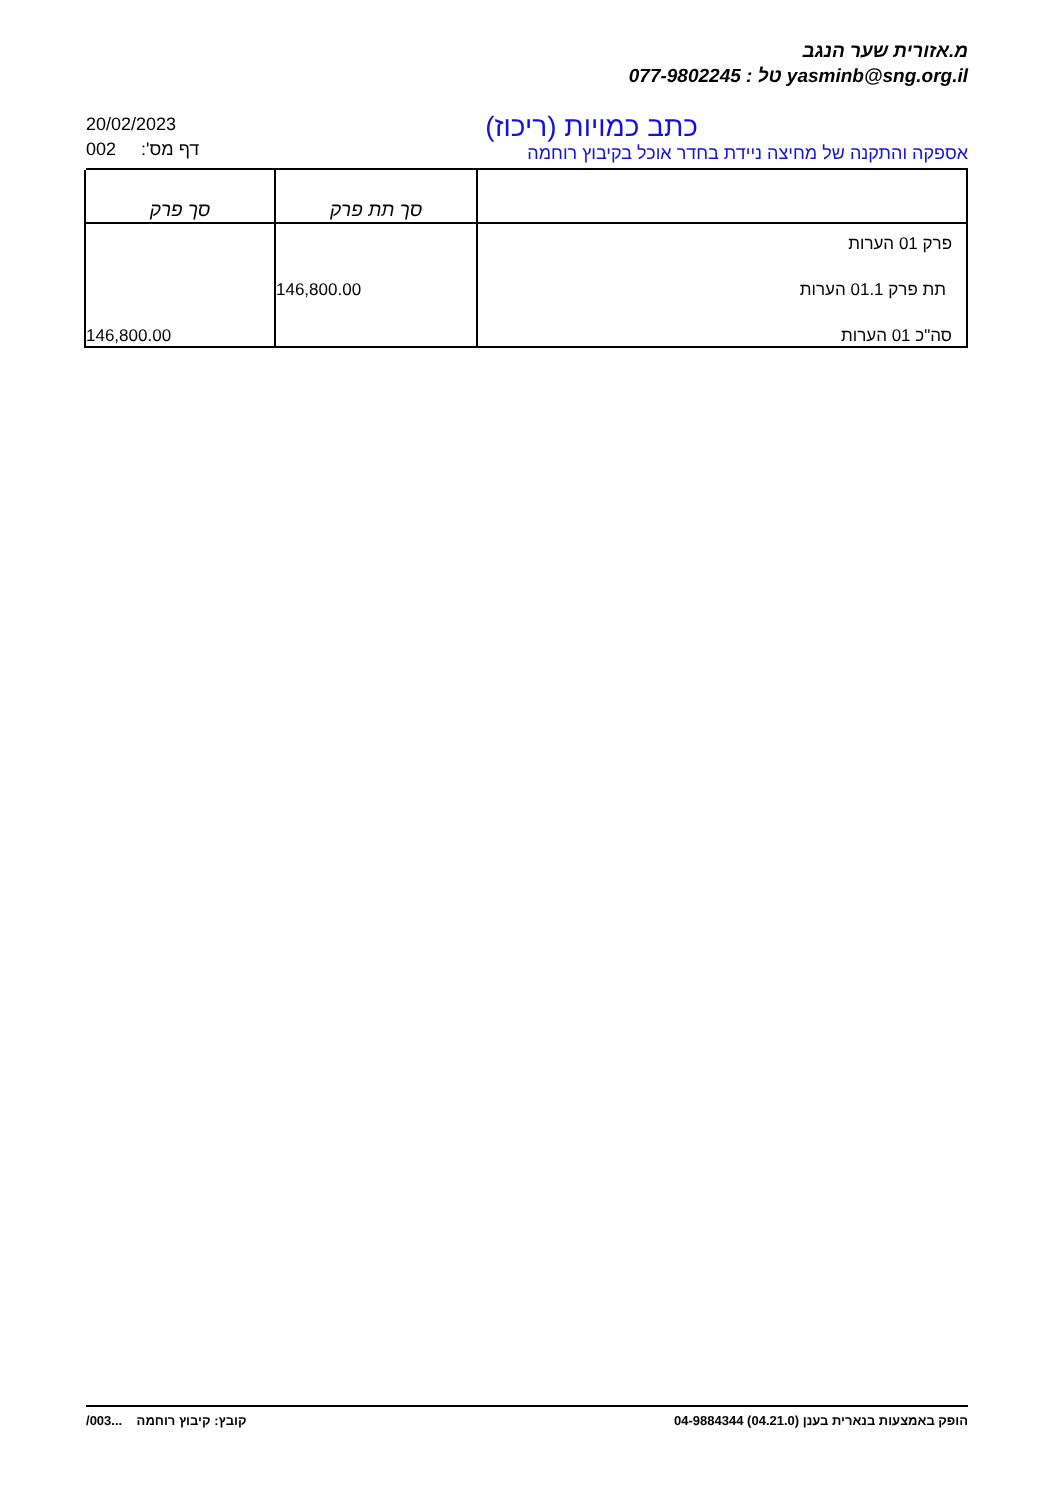מ.אזורית שער הנגב
077-9802245 : טל yasminb@sng.org.il
20/02/2023
002 דף מס':
כתב כמויות (ריכוז)
אספקה והתקנה של מחיצה ניידת בחדר אוכל בקיבוץ רוחמה
| | סך תת פרק | סך פרק |
| --- | --- | --- |
| פרק 01 הערות | | |
| תת פרק 01.1 הערות | 146,800.00 | |
| סה"כ 01 הערות | | 146,800.00 |
קובץ: קיבוץ רוחמה ...003/ הופק באמצעות בנארית בענן (04.21.0) 04-9884344